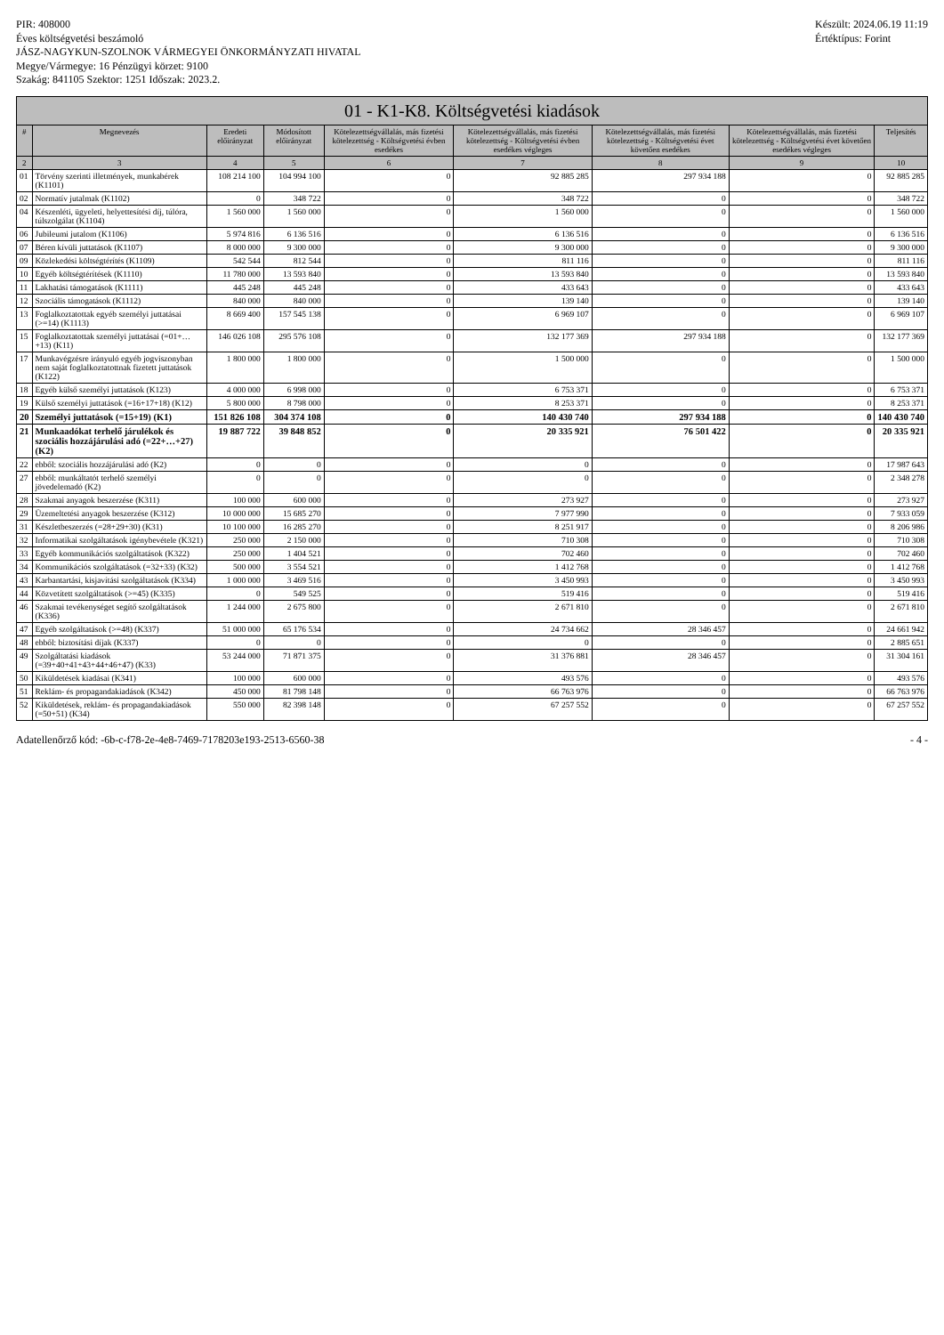PIR: 408000
Éves költségvetési beszámoló
JÁSZ-NAGYKUN-SZOLNOK VÁRMEGYEI ÖNKORMÁNYZATI HIVATAL
Megye/Vármegye: 16 Pénzügyi körzet: 9100
Szakág: 841105 Szektor: 1251 Időszak: 2023.2.
Készült: 2024.06.19 11:19
Értéktípus: Forint
01 - K1-K8. Költségvetési kiadások
| # | Megnevezés | Eredeti előirányzat | Módosított előirányzat | Kötelezettségvállalás, más fizetési kötelezettség - Költségvetési évben esedékes | Kötelezettségvállalás, más fizetési kötelezettség - Költségvetési évben esedékes végleges | Kötelezettségvállalás, más fizetési kötelezettség - Költségvetési évet követően esedékes | Kötelezettségvállalás, más fizetési kötelezettség - Költségvetési évet követően esedékes végleges | Teljesítés |
| --- | --- | --- | --- | --- | --- | --- | --- | --- |
| 2 | 3 | 4 | 5 | 6 | 7 | 8 | 9 | 10 |
| 01 | Törvény szerinti illetmények, munkabérek (K1101) | 108 214 100 | 104 994 100 | 0 | 92 885 285 | 297 934 188 | 0 | 92 885 285 |
| 02 | Normatív jutalmak (K1102) | 0 | 348 722 | 0 | 348 722 | 0 | 0 | 348 722 |
| 04 | Készenléti, ügyeleti, helyettesítési díj, túlóra, túlszolgálat (K1104) | 1 560 000 | 1 560 000 | 0 | 1 560 000 | 0 | 0 | 1 560 000 |
| 06 | Jubileumi jutalom (K1106) | 5 974 816 | 6 136 516 | 0 | 6 136 516 | 0 | 0 | 6 136 516 |
| 07 | Béren kívüli juttatások (K1107) | 8 000 000 | 9 300 000 | 0 | 9 300 000 | 0 | 0 | 9 300 000 |
| 09 | Közlekedési költségtérítés (K1109) | 542 544 | 812 544 | 0 | 811 116 | 0 | 0 | 811 116 |
| 10 | Egyéb költségtérítések (K1110) | 11 780 000 | 13 593 840 | 0 | 13 593 840 | 0 | 0 | 13 593 840 |
| 11 | Lakhatási támogatások (K1111) | 445 248 | 445 248 | 0 | 433 643 | 0 | 0 | 433 643 |
| 12 | Szociális támogatások (K1112) | 840 000 | 840 000 | 0 | 139 140 | 0 | 0 | 139 140 |
| 13 | Foglalkoztatottak egyéb személyi juttatásai (>=14) (K1113) | 8 669 400 | 157 545 138 | 0 | 6 969 107 | 0 | 0 | 6 969 107 |
| 15 | Foglalkoztatottak személyi juttatásai (=01+…+13) (K11) | 146 026 108 | 295 576 108 | 0 | 132 177 369 | 297 934 188 | 0 | 132 177 369 |
| 17 | Munkavégzésre irányuló egyéb jogviszonyban nem saját foglalkoztatottnak fizetett juttatások (K122) | 1 800 000 | 1 800 000 | 0 | 1 500 000 | 0 | 0 | 1 500 000 |
| 18 | Egyéb külső személyi juttatások (K123) | 4 000 000 | 6 998 000 | 0 | 6 753 371 | 0 | 0 | 6 753 371 |
| 19 | Külső személyi juttatások (=16+17+18) (K12) | 5 800 000 | 8 798 000 | 0 | 8 253 371 | 0 | 0 | 8 253 371 |
| 20 | Személyi juttatások (=15+19) (K1) | 151 826 108 | 304 374 108 | 0 | 140 430 740 | 297 934 188 | 0 | 140 430 740 |
| 21 | Munkaadókat terhelő járulékok és szociális hozzájárulási adó (=22+…+27) (K2) | 19 887 722 | 39 848 852 | 0 | 20 335 921 | 76 501 422 | 0 | 20 335 921 |
| 22 | ebből: szociális hozzájárulási adó (K2) | 0 | 0 | 0 | 0 | 0 | 0 | 17 987 643 |
| 27 | ebből: munkáltatót terhelő személyi jövedelemadó (K2) | 0 | 0 | 0 | 0 | 0 | 0 | 2 348 278 |
| 28 | Szakmai anyagok beszerzése (K311) | 100 000 | 600 000 | 0 | 273 927 | 0 | 0 | 273 927 |
| 29 | Üzemeltetési anyagok beszerzése (K312) | 10 000 000 | 15 685 270 | 0 | 7 977 990 | 0 | 0 | 7 933 059 |
| 31 | Készletbeszerzés (=28+29+30) (K31) | 10 100 000 | 16 285 270 | 0 | 8 251 917 | 0 | 0 | 8 206 986 |
| 32 | Informatikai szolgáltatások igénybevétele (K321) | 250 000 | 2 150 000 | 0 | 710 308 | 0 | 0 | 710 308 |
| 33 | Egyéb kommunikációs szolgáltatások (K322) | 250 000 | 1 404 521 | 0 | 702 460 | 0 | 0 | 702 460 |
| 34 | Kommunikációs szolgáltatások (=32+33) (K32) | 500 000 | 3 554 521 | 0 | 1 412 768 | 0 | 0 | 1 412 768 |
| 43 | Karbantartási, kisjavítási szolgáltatások (K334) | 1 000 000 | 3 469 516 | 0 | 3 450 993 | 0 | 0 | 3 450 993 |
| 44 | Közvetített szolgáltatások (>=45) (K335) | 0 | 549 525 | 0 | 519 416 | 0 | 0 | 519 416 |
| 46 | Szakmai tevékenységet segítő szolgáltatások (K336) | 1 244 000 | 2 675 800 | 0 | 2 671 810 | 0 | 0 | 2 671 810 |
| 47 | Egyéb szolgáltatások (>=48) (K337) | 51 000 000 | 65 176 534 | 0 | 24 734 662 | 28 346 457 | 0 | 24 661 942 |
| 48 | ebből: biztosítási díjak (K337) | 0 | 0 | 0 | 0 | 0 | 0 | 2 885 651 |
| 49 | Szolgáltatási kiadások (=39+40+41+43+44+46+47) (K33) | 53 244 000 | 71 871 375 | 0 | 31 376 881 | 28 346 457 | 0 | 31 304 161 |
| 50 | Kiküldetések kiadásai (K341) | 100 000 | 600 000 | 0 | 493 576 | 0 | 0 | 493 576 |
| 51 | Reklám- és propagandakiadások (K342) | 450 000 | 81 798 148 | 0 | 66 763 976 | 0 | 0 | 66 763 976 |
| 52 | Kiküldetések, reklám- és propagandakiadások (=50+51) (K34) | 550 000 | 82 398 148 | 0 | 67 257 552 | 0 | 0 | 67 257 552 |
Adatellenőrző kód: -6b-c-f78-2e-4e8-7469-7178203e193-2513-6560-38 - 4 -